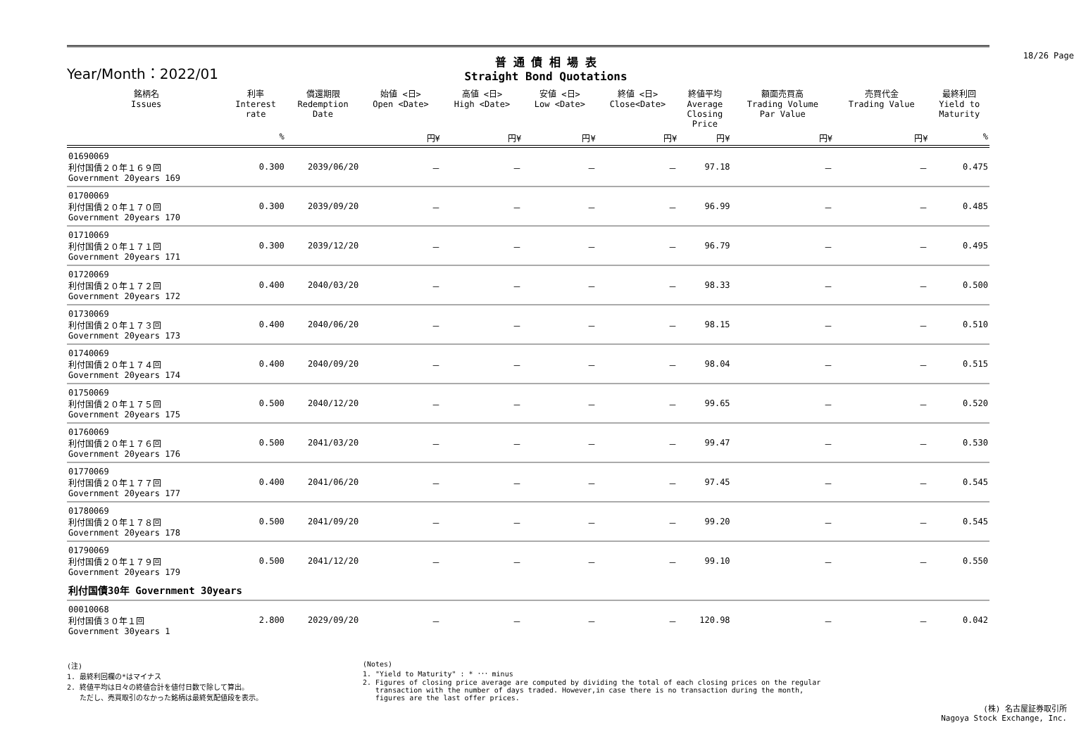18/26 Page
Year/Month：2022/01
普 通 債 相 場 表
Straight Bond Quotations
| 銘柄名 Issues | 利率 Interest rate | 償還期限 Redemption Date | 始値 <日> Open <Date> | 高値 <日> High <Date> | 安値 <日> Low <Date> | 終値 <日> Close<Date> | 終値平均 Average Closing Price | 額面売買高 Trading Volume Par Value | 売買代金 Trading Value | 最終利回 Yield to Maturity |
| --- | --- | --- | --- | --- | --- | --- | --- | --- | --- | --- |
| | % | | 円¥ | 円¥ | 円¥ | 円¥ | 円¥ | 円¥ | 円¥ | % |
| 01690069 利付国債２０年１６９回 Government 20years 169 | 0.300 | 2039/06/20 | － | － | － | － | 97.18 | － | － | 0.475 |
| 01700069 利付国債２０年１７０回 Government 20years 170 | 0.300 | 2039/09/20 | － | － | － | － | 96.99 | － | － | 0.485 |
| 01710069 利付国債２０年１７１回 Government 20years 171 | 0.300 | 2039/12/20 | － | － | － | － | 96.79 | － | － | 0.495 |
| 01720069 利付国債２０年１７２回 Government 20years 172 | 0.400 | 2040/03/20 | － | － | － | － | 98.33 | － | － | 0.500 |
| 01730069 利付国債２０年１７３回 Government 20years 173 | 0.400 | 2040/06/20 | － | － | － | － | 98.15 | － | － | 0.510 |
| 01740069 利付国債２０年１７４回 Government 20years 174 | 0.400 | 2040/09/20 | － | － | － | － | 98.04 | － | － | 0.515 |
| 01750069 利付国債２０年１７５回 Government 20years 175 | 0.500 | 2040/12/20 | － | － | － | － | 99.65 | － | － | 0.520 |
| 01760069 利付国債２０年１７６回 Government 20years 176 | 0.500 | 2041/03/20 | － | － | － | － | 99.47 | － | － | 0.530 |
| 01770069 利付国債２０年１７７回 Government 20years 177 | 0.400 | 2041/06/20 | － | － | － | － | 97.45 | － | － | 0.545 |
| 01780069 利付国債２０年１７８回 Government 20years 178 | 0.500 | 2041/09/20 | － | － | － | － | 99.20 | － | － | 0.545 |
| 01790069 利付国債２０年１７９回 Government 20years 179 | 0.500 | 2041/12/20 | － | － | － | － | 99.10 | － | － | 0.550 |
| 利付国債30年 Government 30years | | | | | | | | | | |
| 00010068 利付国債３０年１回 Government 30years 1 | 2.800 | 2029/09/20 | － | － | － | － | 120.98 | － | － | 0.042 |
(注)
1. 最終利回欄の*はマイナス
2. 終値平均は日々の終値合計を値付日数で除して算出。
ただし、売買取引のなかった銘柄は最終気配値段を表示。
(Notes)
1. "Yield to Maturity" : * ･･･ minus
2. Figures of closing price average are computed by dividing the total of each closing prices on the regular
transaction with the number of days traded. However,in case there is no transaction during the month,
figures are the last offer prices.
(株) 名古屋証券取引所
Nagoya Stock Exchange, Inc.